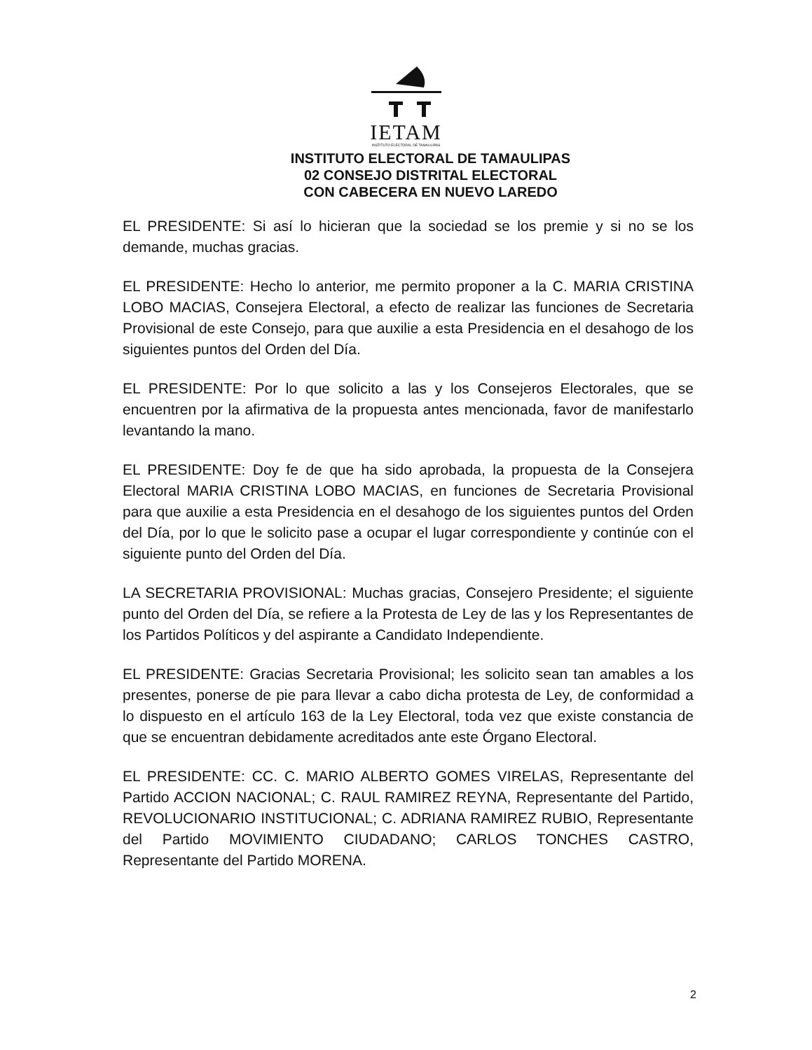IETAM
INSTITUTO ELECTORAL DE TAMAULIPAS
INSTITUTO ELECTORAL DE TAMAULIPAS
02 CONSEJO DISTRITAL ELECTORAL
CON CABECERA EN NUEVO LAREDO
EL PRESIDENTE: Si así lo hicieran que la sociedad se los premie y si no se los demande, muchas gracias.
EL PRESIDENTE: Hecho lo anterior, me permito proponer a la C. MARIA CRISTINA LOBO MACIAS, Consejera Electoral, a efecto de realizar las funciones de Secretaria Provisional de este Consejo, para que auxilie a esta Presidencia en el desahogo de los siguientes puntos del Orden del Día.
EL PRESIDENTE: Por lo que solicito a las y los Consejeros Electorales, que se encuentren por la afirmativa de la propuesta antes mencionada, favor de manifestarlo levantando la mano.
EL PRESIDENTE: Doy fe de que ha sido aprobada, la propuesta de la Consejera Electoral MARIA CRISTINA LOBO MACIAS, en funciones de Secretaria Provisional para que auxilie a esta Presidencia en el desahogo de los siguientes puntos del Orden del Día, por lo que le solicito pase a ocupar el lugar correspondiente y continúe con el siguiente punto del Orden del Día.
LA SECRETARIA PROVISIONAL: Muchas gracias, Consejero Presidente; el siguiente punto del Orden del Día, se refiere a la Protesta de Ley de las y los Representantes de los Partidos Políticos y del aspirante a Candidato Independiente.
EL PRESIDENTE: Gracias Secretaria Provisional; les solicito sean tan amables a los presentes, ponerse de pie para llevar a cabo dicha protesta de Ley, de conformidad a lo dispuesto en el artículo 163 de la Ley Electoral, toda vez que existe constancia de que se encuentran debidamente acreditados ante este Órgano Electoral.
EL PRESIDENTE: CC. C. MARIO ALBERTO GOMES VIRELAS, Representante del Partido ACCION NACIONAL; C. RAUL RAMIREZ REYNA, Representante del Partido, REVOLUCIONARIO INSTITUCIONAL; C. ADRIANA RAMIREZ RUBIO, Representante del Partido MOVIMIENTO CIUDADANO; CARLOS TONCHES CASTRO, Representante del Partido MORENA.
2